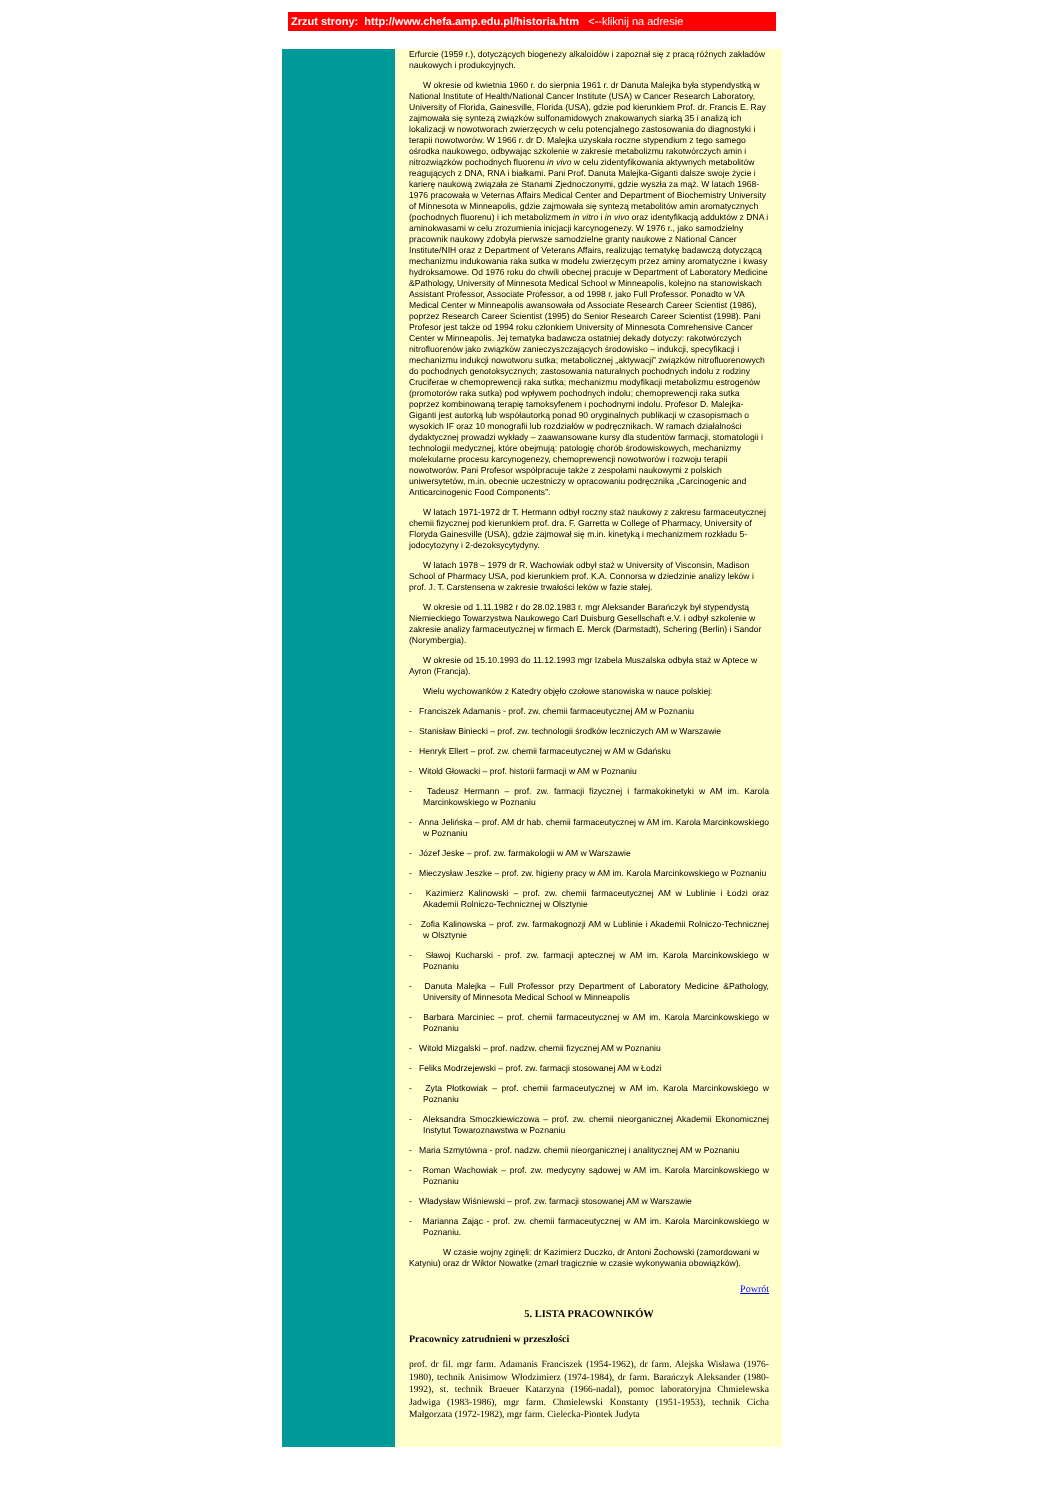Zrzut strony: http://www.chefa.amp.edu.pl/historia.htm <--kliknij na adresie
Erfurcie (1959 r.), dotyczących biogenezy alkaloidów i zapoznał się z pracą różnych zakładów naukowych i produkcyjnych.
W okresie od kwietnia 1960 r. do sierpnia 1961 r. dr Danuta Malejka była stypendystką w National Institute of Health/National Cancer Institute (USA) w Cancer Research Laboratory, University of Florida, Gainesville, Florida (USA), gdzie pod kierunkiem Prof. dr. Francis E. Ray zajmowała się syntezą związków sulfonamidowych znakowanych siarką 35 i analizą ich lokalizacji w nowotworach zwierzęcych w celu potencjalnego zastosowania do diagnostyki i terapii nowotworów. W 1966 r. dr D. Malejka uzyskała roczne stypendium z tego samego ośrodka naukowego, odbywając szkolenie w zakresie metabolizmu rakotwórczych amin i nitrozwiązków pochodnych fluorenu in vivo w celu zidentyfikowania aktywnych metabolitów reagujących z DNA, RNA i białkami. Pani Prof. Danuta Malejka-Giganti dalsze swoje życie i karierę naukową związała ze Stanami Zjednoczonymi, gdzie wyszła za mąż. W latach 1968-1976 pracowała w Veternas Affairs Medical Center and Department of Biochemistry University of Minnesota w Minneapolis, gdzie zajmowała się syntezą metabolitów amin aromatycznych (pochodnych fluorenu) i ich metabolizmem in vitro i in vivo oraz identyfikacją adduktów z DNA i aminokwasami w celu zrozumienia inicjacji karcynogenezy. W 1976 r., jako samodzielny pracownik naukowy zdobyła pierwsze samodzielne granty naukowe z National Cancer Institute/NIH oraz z Department of Veterans Affairs, realizując tematykę badawczą dotyczącą mechanizmu indukowania raka sutka w modelu zwierzęcym przez aminy aromatyczne i kwasy hydroksamowe. Od 1976 roku do chwili obecnej pracuje w Department of Laboratory Medicine &Pathology, University of Minnesota Medical School w Minneapolis, kolejno na stanowiskach Assistant Professor, Associate Professor, a od 1998 r. jako Full Professor. Ponadto w VA Medical Center w Minneapolis awansowała od Associate Research Career Scientist (1986), poprzez Research Career Scientist (1995) do Senior Research Career Scientist (1998). Pani Profesor jest także od 1994 roku członkiem University of Minnesota Comrehensive Cancer Center w Minneapolis. Jej tematyka badawcza ostatniej dekady dotyczy: rakotwórczych nitrofluorenów jako związków zanieczyszczających środowisko – indukcji, specyfikacji i mechanizmu indukcji nowotworu sutka; metabolicznej „aktywacji” związków nitrofluorenowych do pochodnych genotoksycznych; zastosowania naturalnych pochodnych indolu z rodziny Cruciferae w chemoprewencji raka sutka; mechanizmu modyfikacji metabolizmu estrogenów (promotorów raka sutka) pod wpływem pochodnych indolu; chemoprewencji raka sutka poprzez kombinowaną terapię tamoksyfenem i pochodnymi indolu. Profesor D. Malejka-Giganti jest autorką lub współautorką ponad 90 oryginalnych publikacji w czasopismach o wysokich IF oraz 10 monografii lub rozdziałów w podręcznikach. W ramach działalności dydaktycznej prowadzi wykłady – zaawansowane kursy dla studentów farmacji, stomatologii i technologii medycznej, które obejmują: patologię chorób środowiskowych, mechanizmy molekularne procesu karcynogenezy, chemoprewencji nowotworów i rozwoju terapii nowotworów. Pani Profesor współpracuje także z zespołami naukowymi z polskich uniwersytetów, m.in. obecnie uczestniczy w opracowaniu podręcznika „Carcinogenic and Anticarcinogenic Food Components”.
W latach 1971-1972 dr T. Hermann odbył roczny staż naukowy z zakresu farmaceutycznej chemii fizycznej pod kierunkiem prof. dra. F. Garretta w College of Pharmacy, University of Floryda Gainesville (USA), gdzie zajmował się m.in. kinetyką i mechanizmem rozkładu 5-jodocytozyny i 2-dezoksycytydyny.
W latach 1978 – 1979 dr R. Wachowiak odbył staż w University of Visconsin, Madison School of Pharmacy USA, pod kierunkiem prof. K.A. Connorsa w dziedzinie analizy leków i prof. J. T. Carstensena w zakresie trwałości leków w fazie stałej.
W okresie od 1.11.1982 r do 28.02.1983 r. mgr Aleksander Barańczyk był stypendystą Niemieckiego Towarzystwa Naukowego Carl Duisburg Gesellschaft e.V. i odbył szkolenie w zakresie analizy farmaceutycznej w firmach E. Merck (Darmstadt), Schering (Berlin) i Sandor (Norymbergia).
W okresie od 15.10.1993 do 11.12.1993 mgr Izabela Muszalska odbyła staż w Aptece w Ayron (Francja).
Wielu wychowanków z Katedry objęło czołowe stanowiska w nauce polskiej:
- Franciszek Adamanis - prof. zw. chemii farmaceutycznej AM w Poznaniu
- Stanisław Biniecki – prof. zw. technologii środków leczniczych AM w Warszawie
- Henryk Ellert – prof. zw. chemii farmaceutycznej w AM w Gdańsku
- Witold Głowacki – prof. historii farmacji w AM w Poznaniu
- Tadeusz Hermann – prof. zw. farmacji fizycznej i farmakokinetyki w AM im. Karola Marcinkowskiego w Poznaniu
- Anna Jelińska – prof. AM dr hab. chemii farmaceutycznej w AM im. Karola Marcinkowskiego w Poznaniu
- Józef Jeske – prof. zw. farmakologii w AM w Warszawie
- Mieczysław Jeszke – prof. zw. higieny pracy w AM im. Karola Marcinkowskiego w Poznaniu
- Kazimierz Kalinowski – prof. zw. chemii farmaceutycznej AM w Lublinie i Łodzi oraz Akademii Rolniczo-Technicznej w Olsztynie
- Zofia Kalinowska – prof. zw. farmakognozji AM w Lublinie i Akademii Rolniczo-Technicznej w Olsztynie
- Sławoj Kucharski - prof. zw. farmacji aptecznej w AM im. Karola Marcinkowskiego w Poznaniu
- Danuta Malejka – Full Professor przy Department of Laboratory Medicine &Pathology, University of Minnesota Medical School w Minneapolis
- Barbara Marciniec – prof. chemii farmaceutycznej w AM im. Karola Marcinkowskiego w Poznaniu
- Witold Mizgalski – prof. nadzw. chemii fizycznej AM w Poznaniu
- Feliks Modrzejewski – prof. zw. farmacji stosowanej AM w Łodzi
- Zyta Płotkowiak – prof. chemii farmaceutycznej w AM im. Karola Marcinkowskiego w Poznaniu
- Aleksandra Smoczkiewiczowa – prof. zw. chemii nieorganicznej Akademii Ekonomicznej Instytut Towaroznawstwa w Poznaniu
- Maria Szmytówna - prof. nadzw. chemii nieorganicznej i analitycznej AM w Poznaniu
- Roman Wachowiak – prof. zw. medycyny sądowej w AM im. Karola Marcinkowskiego w Poznaniu
- Władysław Wiśniewski – prof. zw. farmacji stosowanej AM w Warszawie
- Marianna Zając - prof. zw. chemii farmaceutycznej w AM im. Karola Marcinkowskiego w Poznaniu.
W czasie wojny zginęli: dr Kazimierz Duczko, dr Antoni Żochowski (zamordowani w Katyniu) oraz dr Wiktor Nowatke (zmarł tragicznie w czasie wykonywania obowiązków).
Powrót
5. LISTA PRACOWNIKÓW
Pracownicy zatrudnieni w przeszłości
prof. dr fil. mgr farm. Adamanis Franciszek (1954-1962), dr farm. Alejska Wisława (1976-1980), technik Anisimow Włodzimierz (1974-1984), dr farm. Barańczyk Aleksander (1980-1992), st. technik Braeuer Katarzyna (1966-nadal), pomoc laboratoryjna Chmielewska Jadwiga (1983-1986), mgr farm. Chmielewski Konstanty (1951-1953), technik Cicha Małgorzata (1972-1982), mgr farm. Cielecka-Piontek Judyta